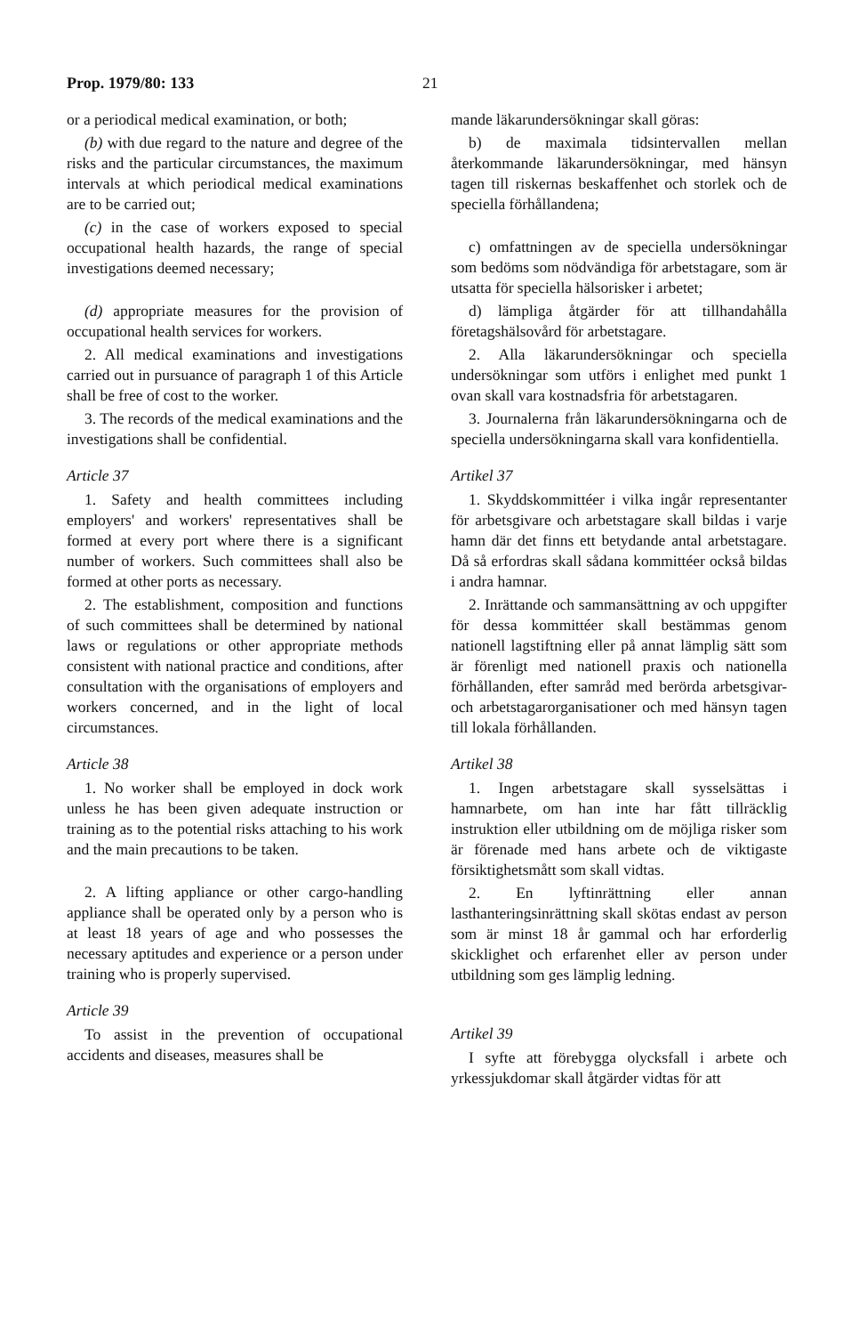Prop. 1979/80: 133 21
or a periodical medical examination, or both;
(b) with due regard to the nature and degree of the risks and the particular circumstances, the maximum intervals at which periodical medical examinations are to be carried out;
(c) in the case of workers exposed to special occupational health hazards, the range of special investigations deemed necessary;
(d) appropriate measures for the provision of occupational health services for workers.
2. All medical examinations and investigations carried out in pursuance of paragraph 1 of this Article shall be free of cost to the worker.
3. The records of the medical examinations and the investigations shall be confidential.
Article 37
1. Safety and health committees including employers' and workers' representatives shall be formed at every port where there is a significant number of workers. Such committees shall also be formed at other ports as necessary.
2. The establishment, composition and functions of such committees shall be determined by national laws or regulations or other appropriate methods consistent with national practice and conditions, after consultation with the organisations of employers and workers concerned, and in the light of local circumstances.
Article 38
1. No worker shall be employed in dock work unless he has been given adequate instruction or training as to the potential risks attaching to his work and the main precautions to be taken.
2. A lifting appliance or other cargo-handling appliance shall be operated only by a person who is at least 18 years of age and who possesses the necessary aptitudes and experience or a person under training who is properly supervised.
Article 39
To assist in the prevention of occupational accidents and diseases, measures shall be
mande läkarundersökningar skall göras:
b) de maximala tidsintervallen mellan återkommande läkarundersökningar, med hänsyn tagen till riskernas beskaffenhet och storlek och de speciella förhållandena;
c) omfattningen av de speciella undersökningar som bedöms som nödvändiga för arbetstagare, som är utsatta för speciella hälsorisker i arbetet;
d) lämpliga åtgärder för att tillhandahålla företagshälsovård för arbetstagare.
2. Alla läkarundersökningar och speciella undersökningar som utförs i enlighet med punkt 1 ovan skall vara kostnadsfria för arbetstagaren.
3. Journalerna från läkarundersökningarna och de speciella undersökningarna skall vara konfidentiella.
Artikel 37
1. Skyddskommittéer i vilka ingår representanter för arbetsgivare och arbetstagare skall bildas i varje hamn där det finns ett betydande antal arbetstagare. Då så erfordras skall sådana kommittéer också bildas i andra hamnar.
2. Inrättande och sammansättning av och uppgifter för dessa kommittéer skall bestämmas genom nationell lagstiftning eller på annat lämplig sätt som är förenligt med nationell praxis och nationella förhållanden, efter samråd med berörda arbetsgivar- och arbetstagarorganisationer och med hänsyn tagen till lokala förhållanden.
Artikel 38
1. Ingen arbetstagare skall sysselsättas i hamnarbete, om han inte har fått tillräcklig instruktion eller utbildning om de möjliga risker som är förenade med hans arbete och de viktigaste försiktighetsmått som skall vidtas.
2. En lyftinrättning eller annan lasthanteringsinrättning skall skötas endast av person som är minst 18 år gammal och har erforderlig skicklighet och erfarenhet eller av person under utbildning som ges lämplig ledning.
Artikel 39
I syfte att förebygga olycksfall i arbete och yrkessjukdomar skall åtgärder vidtas för att